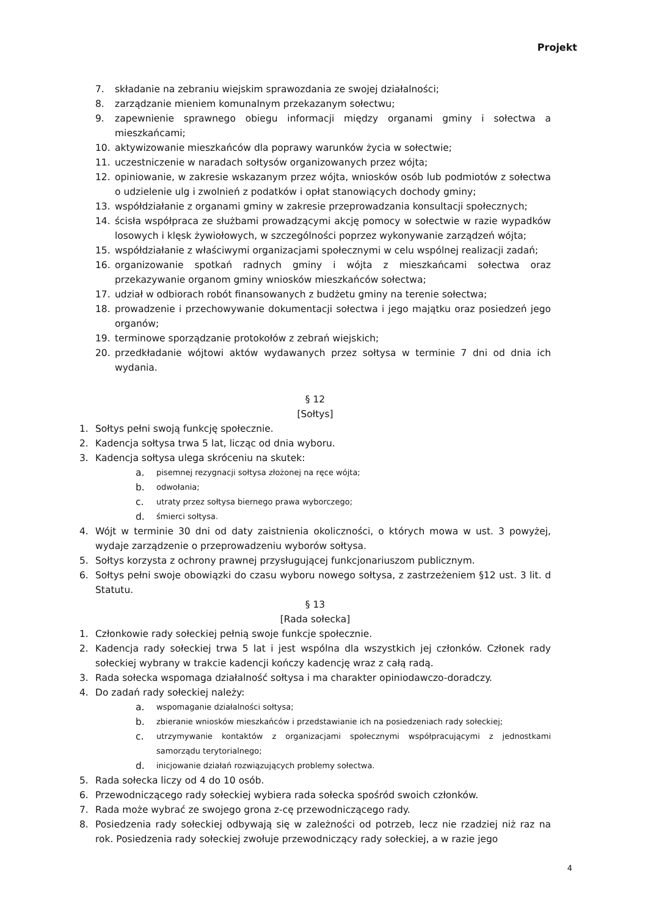Projekt
7. składanie na zebraniu wiejskim sprawozdania ze swojej działalności;
8. zarządzanie mieniem komunalnym przekazanym sołectwu;
9. zapewnienie sprawnego obiegu informacji między organami gminy i sołectwa a mieszkańcami;
10. aktywizowanie mieszkańców dla poprawy warunków życia w sołectwie;
11. uczestniczenie w naradach sołtysów organizowanych przez wójta;
12. opiniowanie, w zakresie wskazanym przez wójta, wniosków osób lub podmiotów z sołectwa o udzielenie ulg i zwolnień z podatków i opłat stanowiących dochody gminy;
13. współdziałanie z organami gminy w zakresie przeprowadzania konsultacji społecznych;
14. ścisła współpraca ze służbami prowadzącymi akcję pomocy w sołectwie w razie wypadków losowych i klęsk żywiołowych, w szczególności poprzez wykonywanie zarządzeń wójta;
15. współdziałanie z właściwymi organizacjami społecznymi w celu wspólnej realizacji zadań;
16. organizowanie spotkań radnych gminy i wójta z mieszkańcami sołectwa oraz przekazywanie organom gminy wniosków mieszkańców sołectwa;
17. udział w odbiorach robót finansowanych z budżetu gminy na terenie sołectwa;
18. prowadzenie i przechowywanie dokumentacji sołectwa i jego majątku oraz posiedzeń jego organów;
19. terminowe sporządzanie protokołów z zebrań wiejskich;
20. przedkładanie wójtowi aktów wydawanych przez sołtysa w terminie 7 dni od dnia ich wydania.
§ 12
[Sołtys]
1. Sołtys pełni swoją funkcję społecznie.
2. Kadencja sołtysa trwa 5 lat, licząc od dnia wyboru.
3. Kadencja sołtysa ulega skróceniu na skutek:
a. pisemnej rezygnacji sołtysa złożonej na ręce wójta;
b. odwołania;
c. utraty przez sołtysa biernego prawa wyborczego;
d. śmierci sołtysa.
4. Wójt w terminie 30 dni od daty zaistnienia okoliczności, o których mowa w ust. 3 powyżej, wydaje zarządzenie o przeprowadzeniu wyborów sołtysa.
5. Sołtys korzysta z ochrony prawnej przysługującej funkcjonariuszom publicznym.
6. Sołtys pełni swoje obowiązki do czasu wyboru nowego sołtysa, z zastrzeżeniem §12 ust. 3 lit. d Statutu.
§ 13
[Rada sołecka]
1. Członkowie rady sołeckiej pełnią swoje funkcje społecznie.
2. Kadencja rady sołeckiej trwa 5 lat i jest wspólna dla wszystkich jej członków. Członek rady sołeckiej wybrany w trakcie kadencji kończy kadencję wraz z całą radą.
3. Rada sołecka wspomaga działalność sołtysa i ma charakter opiniodawczo-doradczy.
4. Do zadań rady sołeckiej należy:
a. wspomaganie działalności sołtysa;
b. zbieranie wniosków mieszkańców i przedstawianie ich na posiedzeniach rady sołeckiej;
c. utrzymywanie kontaktów z organizacjami społecznymi współpracującymi z jednostkami samorządu terytorialnego;
d. inicjowanie działań rozwiązujących problemy sołectwa.
5. Rada sołecka liczy od 4 do 10 osób.
6. Przewodniczącego rady sołeckiej wybiera rada sołecka spośród swoich członków.
7. Rada może wybrać ze swojego grona z-cę przewodniczącego rady.
8. Posiedzenia rady sołeckiej odbywają się w zależności od potrzeb, lecz nie rzadziej niż raz na rok. Posiedzenia rady sołeckiej zwołuje przewodniczący rady sołeckiej, a w razie jego
4